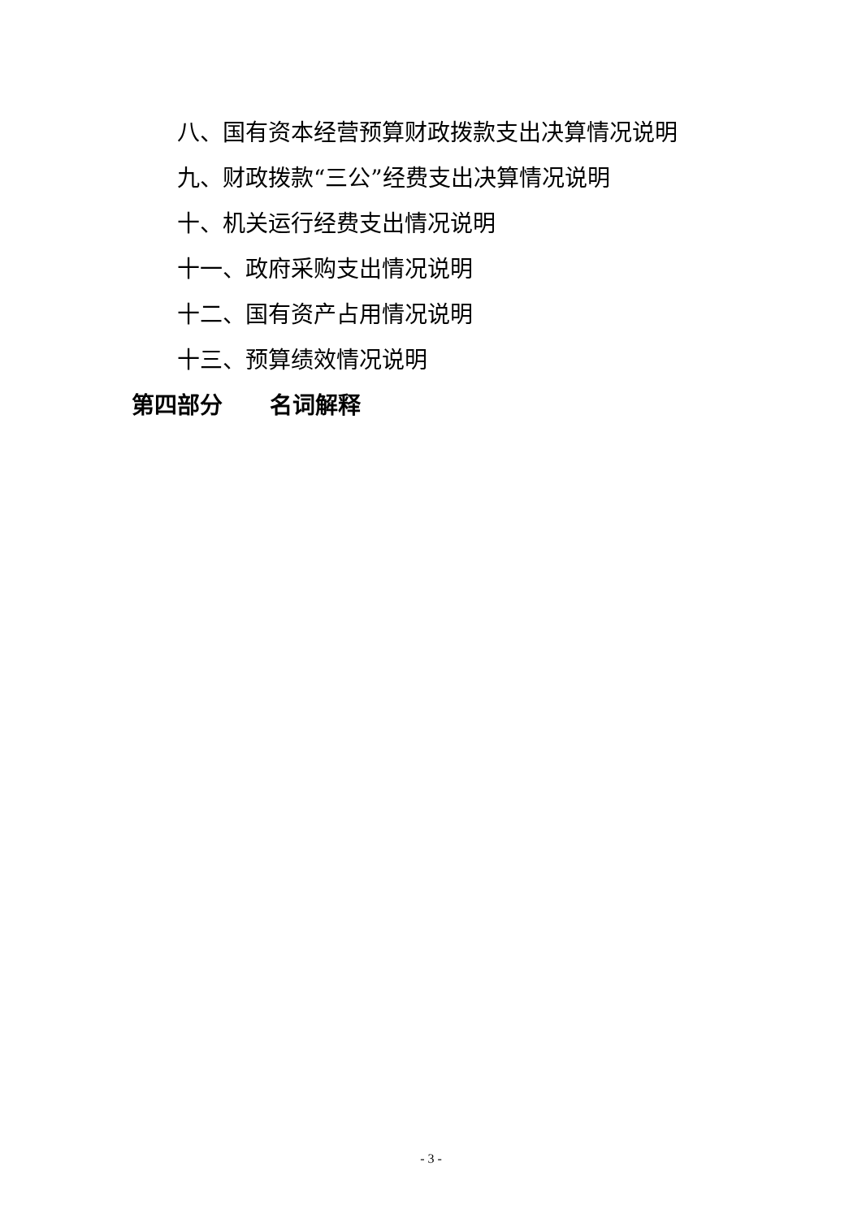八、国有资本经营预算财政拨款支出决算情况说明
九、财政拨款“三公”经费支出决算情况说明
十、机关运行经费支出情况说明
十一、政府采购支出情况说明
十二、国有资产占用情况说明
十三、预算绩效情况说明
第四部分 名词解释
- 3 -